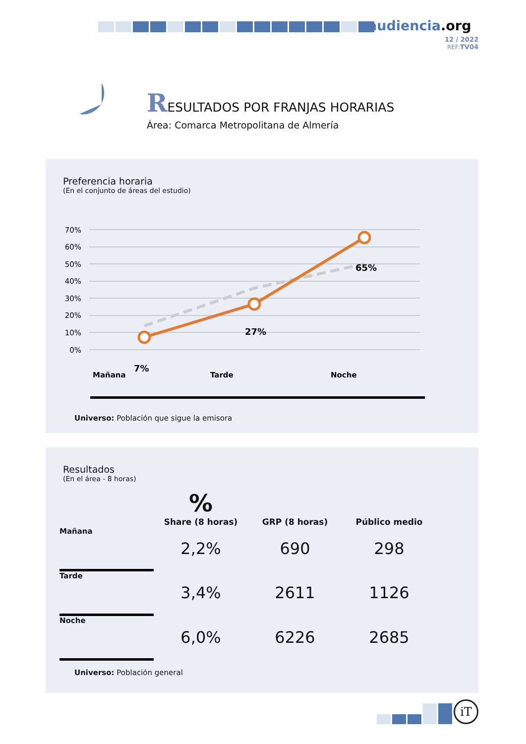audiencia.org
12 / 2022
REF: TV04
RESULTADOS POR FRANJAS HORARIAS
Área: Comarca Metropolitana de Almería
Preferencia horaria
(En el conjunto de áreas del estudio)
70%
60%
50%
40%
30%
20%
10%
0%
7%
27%
65%
Mañana
Tarde
Noche
Universo: Población que sigue la emisora
Resultados
(En el área - 8 horas)
| | % Share (8 horas) | GRP (8 horas) | Público medio |
| --- | --- | --- | --- |
| Mañana | 2,2% | 690 | 298 |
| Tarde | 3,4% | 2611 | 1126 |
| Noche | 6,0% | 6226 | 2685 |
Universo: Población general
iT